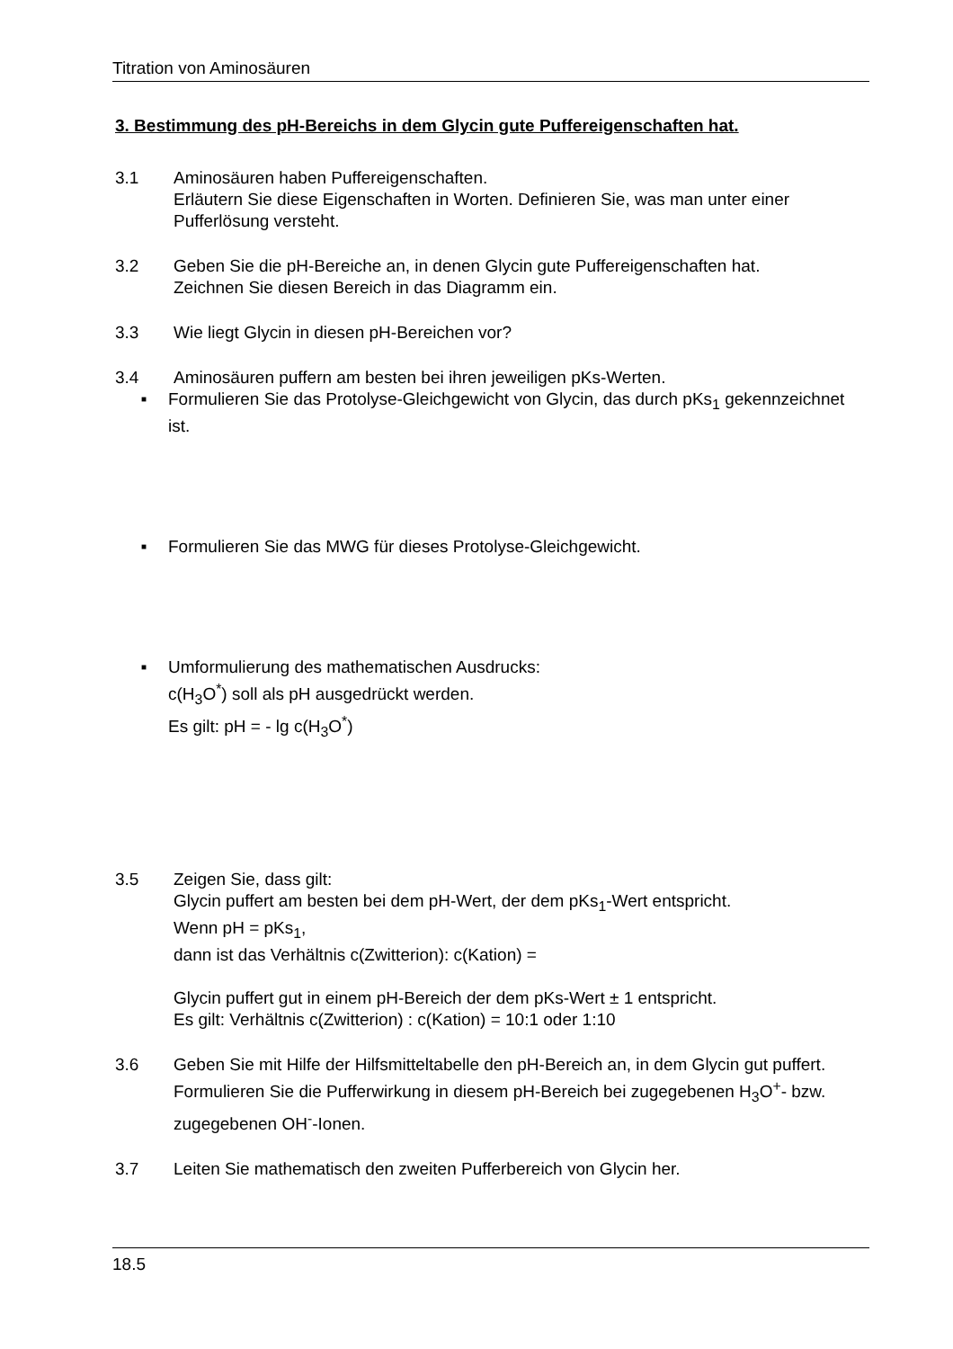Titration von Aminosäuren
3. Bestimmung des pH-Bereichs in dem Glycin gute Puffereigenschaften hat.
3.1 Aminosäuren haben Puffereigenschaften.
Erläutern Sie diese Eigenschaften in Worten. Definieren Sie, was man unter einer Pufferlösung versteht.
3.2 Geben Sie die pH-Bereiche an, in denen Glycin gute Puffereigenschaften hat.
Zeichnen Sie diesen Bereich in das Diagramm ein.
3.3 Wie liegt Glycin in diesen pH-Bereichen vor?
3.4 Aminosäuren puffern am besten bei ihren jeweiligen pKs-Werten.
■
Formulieren Sie das Protolyse-Gleichgewicht von Glycin, das durch pKs<sub>1</sub> gekennzeichnet ist.
■
Formulieren Sie das MWG für dieses Protolyse-Gleichgewicht.
■
Umformulierung des mathematischen Ausdrucks:
c(H<sub>3</sub>O<sup>*</sup>) soll als pH ausgedrückt werden.
Es gilt: pH = - lg c(H<sub>3</sub>O<sup>*</sup>)
3.5 Zeigen Sie, dass gilt:
Glycin puffert am besten bei dem pH-Wert, der dem pKs<sub>1</sub>-Wert entspricht.
Wenn pH = pKs<sub>1</sub>,
dann ist das Verhältnis c(Zwitterion): c(Kation) =
Glycin puffert gut in einem pH-Bereich der dem pKs-Wert ± 1 entspricht.
Es gilt: Verhältnis c(Zwitterion) : c(Kation) = 10:1 oder 1:10
3.6 Geben Sie mit Hilfe der Hilfsmitteltabelle den pH-Bereich an, in dem Glycin gut puffert.
Formulieren Sie die Pufferwirkung in diesem pH-Bereich bei zugegebenen H<sub>3</sub>O<sup>+</sup>- bzw. zugegebenen OH<sup>-</sup>-Ionen.
3.7 Leiten Sie mathematisch den zweiten Pufferbereich von Glycin her.
18.5